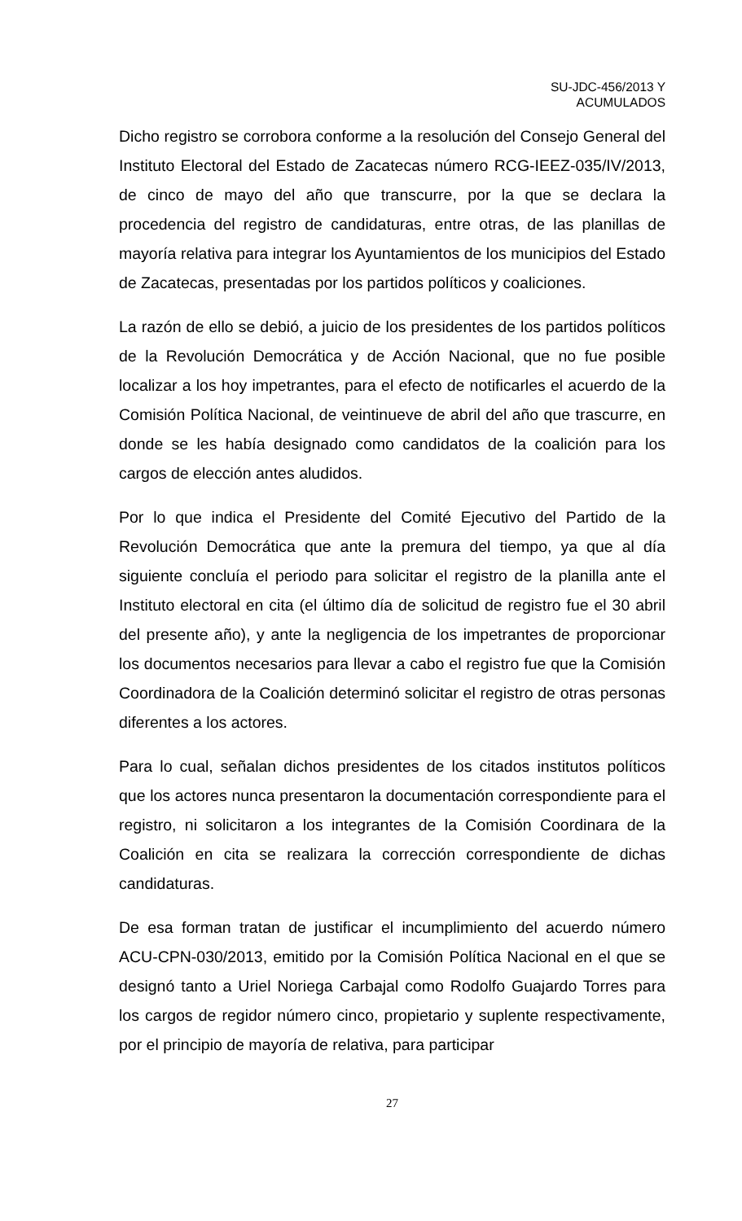SU-JDC-456/2013 Y
ACUMULADOS
Dicho registro se corrobora conforme a la resolución del Consejo General del Instituto Electoral del Estado de Zacatecas número RCG-IEEZ-035/IV/2013, de cinco de mayo del año que transcurre, por la que se declara la procedencia del registro de candidaturas, entre otras, de las planillas de mayoría relativa para integrar los Ayuntamientos de los municipios del Estado de Zacatecas, presentadas por los partidos políticos y coaliciones.
La razón de ello se debió, a juicio de los presidentes de los partidos políticos de la Revolución Democrática y de Acción Nacional, que no fue posible localizar a los hoy impetrantes, para el efecto de notificarles el acuerdo de la Comisión Política Nacional, de veintinueve de abril del año que trascurre, en donde se les había designado como candidatos de la coalición para los cargos de elección antes aludidos.
Por lo que indica el Presidente del Comité Ejecutivo del Partido de la Revolución Democrática que ante la premura del tiempo, ya que al día siguiente concluía el periodo para solicitar el registro de la planilla ante el Instituto electoral en cita (el último día de solicitud de registro fue el 30 abril del presente año), y ante la negligencia de los impetrantes de proporcionar los documentos necesarios para llevar a cabo el registro fue que la Comisión Coordinadora de la Coalición determinó solicitar el registro de otras personas diferentes a los actores.
Para lo cual, señalan dichos presidentes de los citados institutos políticos que los actores nunca presentaron la documentación correspondiente para el registro, ni solicitaron a los integrantes de la Comisión Coordinara de la Coalición en cita se realizara la corrección correspondiente de dichas candidaturas.
De esa forman tratan de justificar el incumplimiento del acuerdo número ACU-CPN-030/2013, emitido por la Comisión Política Nacional en el que se designó tanto a Uriel Noriega Carbajal como Rodolfo Guajardo Torres para los cargos de regidor número cinco, propietario y suplente respectivamente, por el principio de mayoría de relativa, para participar
27